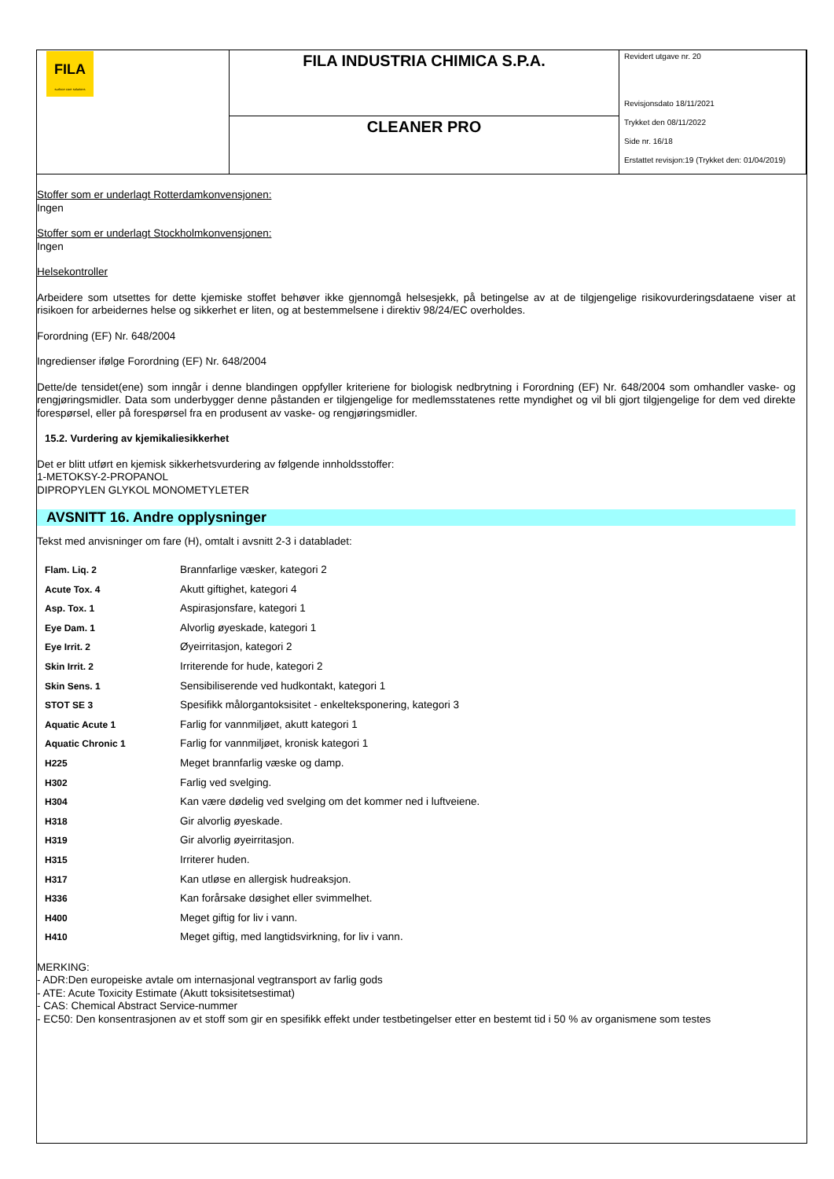| FILA surface care solutions | FILA INDUSTRIA CHIMICA S.P.A. | Revidert utgave nr. 20 Revisjonsdato 18/11/2021 Trykket den 08/11/2022 Side nr. 16/18 Erstattet revisjon:19 (Trykket den: 01/04/2019) |
| | CLEANER PRO | |
Stoffer som er underlagt Rotterdamkonvensjonen:
Ingen
Stoffer som er underlagt Stockholmkonvensjonen:
Ingen
Helsekontroller
Arbeidere som utsettes for dette kjemiske stoffet behøver ikke gjennomgå helsesjekk, på betingelse av at de tilgjengelige risikovurderingsdataene viser at risikoen for arbeidernes helse og sikkerhet er liten, og at bestemmelsene i direktiv 98/24/EC overholdes.
Forordning (EF) Nr. 648/2004
Ingredienser ifølge Forordning (EF) Nr. 648/2004
Dette/de tensidet(ene) som inngår i denne blandingen oppfyller kriteriene for biologisk nedbrytning i Forordning (EF) Nr. 648/2004 som omhandler vaske- og rengjøringsmidler. Data som underbygger denne påstanden er tilgjengelige for medlemsstatenes rette myndighet og vil bli gjort tilgjengelige for dem ved direkte forespørsel, eller på forespørsel fra en produsent av vaske- og rengjøringsmidler.
15.2. Vurdering av kjemikaliesikkerhet
Det er blitt utført en kjemisk sikkerhetsvurdering av følgende innholdsstoffer:
1-METOKSY-2-PROPANOL
DIPROPYLEN GLYKOL MONOMETYLETER
AVSNITT 16. Andre opplysninger
Tekst med anvisninger om fare (H), omtalt i avsnitt 2-3 i databladet:
| Flam. Liq. 2 | Brannfarlige væsker, kategori 2 |
| Acute Tox. 4 | Akutt giftighet, kategori 4 |
| Asp. Tox. 1 | Aspirasjonsfare, kategori 1 |
| Eye Dam. 1 | Alvorlig øyeskade, kategori 1 |
| Eye Irrit. 2 | Øyeirritasjon, kategori 2 |
| Skin Irrit. 2 | Irriterende for hude, kategori 2 |
| Skin Sens. 1 | Sensibiliserende ved hudkontakt, kategori 1 |
| STOT SE 3 | Spesifikk målorgantoksisitet - enkelteksponering, kategori 3 |
| Aquatic Acute 1 | Farlig for vannmiljøet, akutt kategori 1 |
| Aquatic Chronic 1 | Farlig for vannmiljøet, kronisk kategori 1 |
| H225 | Meget brannfarlig væske og damp. |
| H302 | Farlig ved svelging. |
| H304 | Kan være dødelig ved svelging om det kommer ned i luftveiene. |
| H318 | Gir alvorlig øyeskade. |
| H319 | Gir alvorlig øyeirritasjon. |
| H315 | Irriterer huden. |
| H317 | Kan utløse en allergisk hudreaksjon. |
| H336 | Kan forårsake døsighet eller svimmelhet. |
| H400 | Meget giftig for liv i vann. |
| H410 | Meget giftig, med langtidsvirkning, for liv i vann. |
MERKING:
- ADR:Den europeiske avtale om internasjonal vegtransport av farlig gods
- ATE: Acute Toxicity Estimate (Akutt toksisitetsestimat)
- CAS: Chemical Abstract Service-nummer
- EC50: Den konsentrasjonen av et stoff som gir en spesifikk effekt under testbetingelser etter en bestemt tid i 50 % av organismene som testes